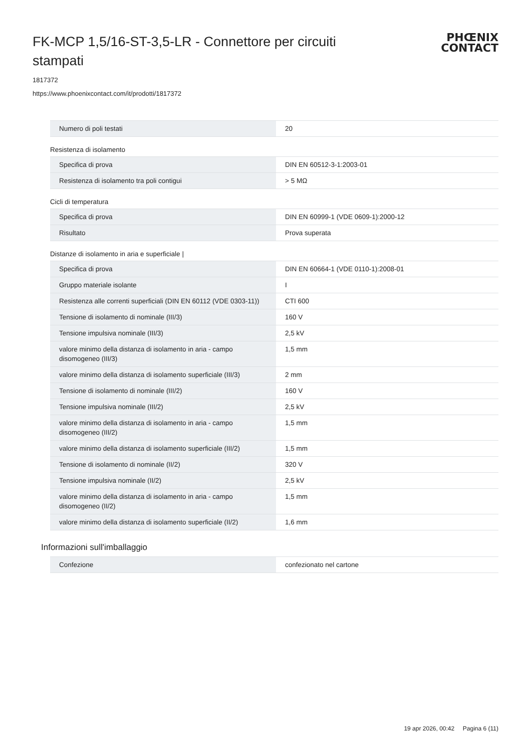FK-MCP 1,5/16-ST-3,5-LR - Connettore per circuiti stampati
PHŒNIX
CONTACT
1817372
https://www.phoenixcontact.com/it/prodotti/1817372
| Numero di poli testati | 20 |
Resistenza di isolamento
| Specifica di prova | DIN EN 60512-3-1:2003-01 |
| Resistenza di isolamento tra poli contigui | > 5 MΩ |
Cicli di temperatura
| Specifica di prova | DIN EN 60999-1 (VDE 0609-1):2000-12 |
| Risultato | Prova superata |
Distanze di isolamento in aria e superficiale |
| Specifica di prova | DIN EN 60664-1 (VDE 0110-1):2008-01 |
| Gruppo materiale isolante | I |
| Resistenza alle correnti superficiali (DIN EN 60112 (VDE 0303-11)) | CTI 600 |
| Tensione di isolamento di nominale (III/3) | 160 V |
| Tensione impulsiva nominale (III/3) | 2,5 kV |
| valore minimo della distanza di isolamento in aria - campo disomogeneo (III/3) | 1,5 mm |
| valore minimo della distanza di isolamento superficiale (III/3) | 2 mm |
| Tensione di isolamento di nominale (III/2) | 160 V |
| Tensione impulsiva nominale (III/2) | 2,5 kV |
| valore minimo della distanza di isolamento in aria - campo disomogeneo (III/2) | 1,5 mm |
| valore minimo della distanza di isolamento superficiale (III/2) | 1,5 mm |
| Tensione di isolamento di nominale (II/2) | 320 V |
| Tensione impulsiva nominale (II/2) | 2,5 kV |
| valore minimo della distanza di isolamento in aria - campo disomogeneo (II/2) | 1,5 mm |
| valore minimo della distanza di isolamento superficiale (II/2) | 1,6 mm |
Informazioni sull'imballaggio
| Confezione | confezionato nel cartone |
19 apr 2026, 00:42 Pagina 6 (11)